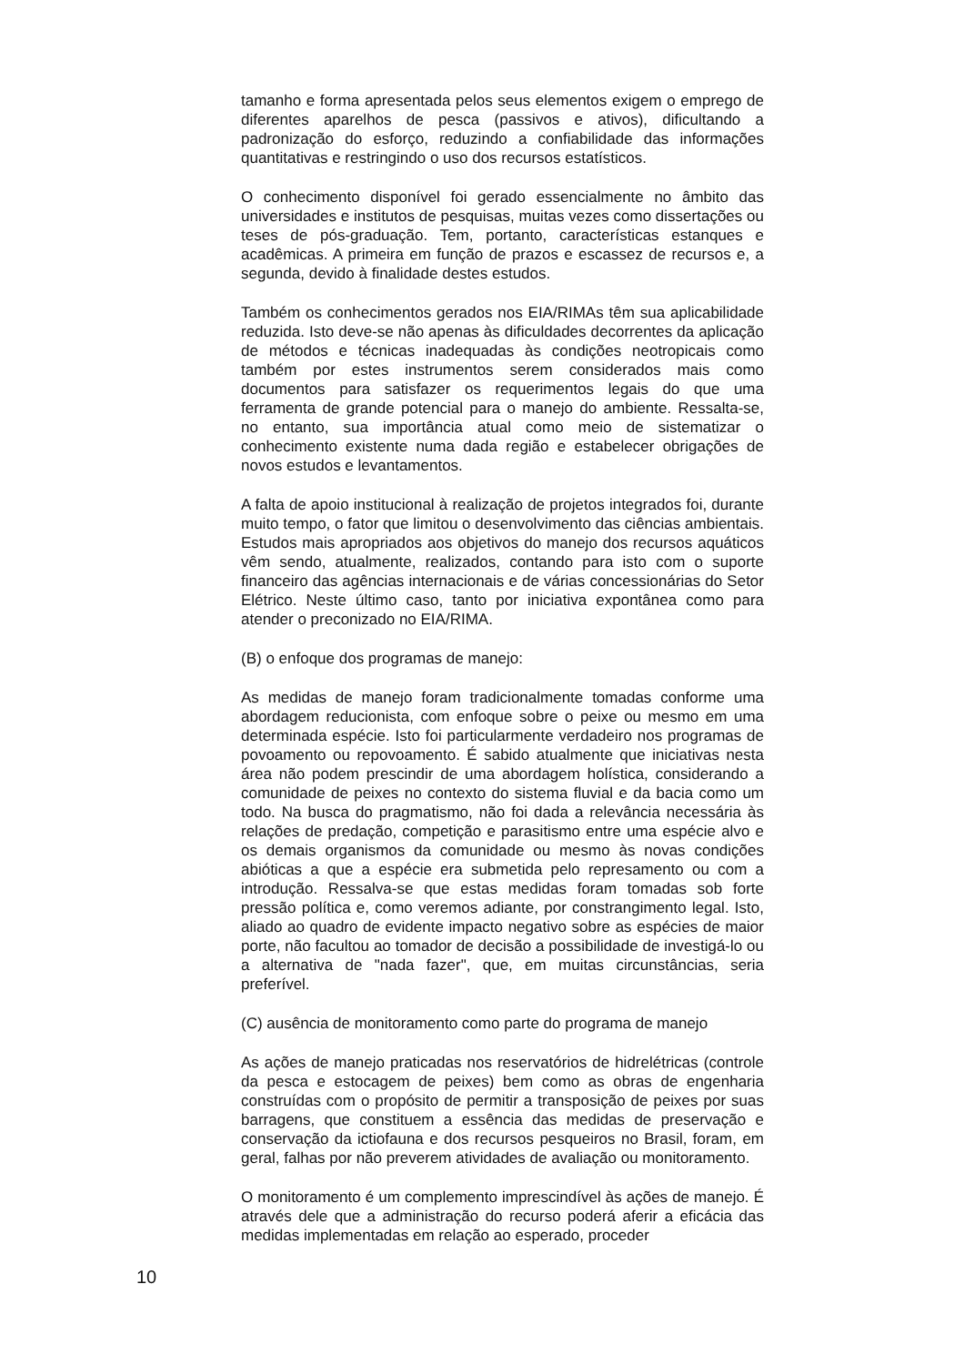tamanho e forma apresentada pelos seus elementos exigem o emprego de diferentes aparelhos de pesca (passivos e ativos), dificultando a padronização do esforço, reduzindo a confiabilidade das informações quantitativas e restringindo o uso dos recursos estatísticos.
O conhecimento disponível foi gerado essencialmente no âmbito das universidades e institutos de pesquisas, muitas vezes como dissertações ou teses de pós-graduação. Tem, portanto, características estanques e acadêmicas. A primeira em função de prazos e escassez de recursos e, a segunda, devido à finalidade destes estudos.
Também os conhecimentos gerados nos EIA/RIMAs têm sua aplicabilidade reduzida. Isto deve-se não apenas às dificuldades decorrentes da aplicação de métodos e técnicas inadequadas às condições neotropicais como também por estes instrumentos serem considerados mais como documentos para satisfazer os requerimentos legais do que uma ferramenta de grande potencial para o manejo do ambiente. Ressalta-se, no entanto, sua importância atual como meio de sistematizar o conhecimento existente numa dada região e estabelecer obrigações de novos estudos e levantamentos.
A falta de apoio institucional à realização de projetos integrados foi, durante muito tempo, o fator que limitou o desenvolvimento das ciências ambientais. Estudos mais apropriados aos objetivos do manejo dos recursos aquáticos vêm sendo, atualmente, realizados, contando para isto com o suporte financeiro das agências internacionais e de várias concessionárias do Setor Elétrico. Neste último caso, tanto por iniciativa expontânea como para atender o preconizado no EIA/RIMA.
(B) o enfoque dos programas de manejo:
As medidas de manejo foram tradicionalmente tomadas conforme uma abordagem reducionista, com enfoque sobre o peixe ou mesmo em uma determinada espécie. Isto foi particularmente verdadeiro nos programas de povoamento ou repovoamento. É sabido atualmente que iniciativas nesta área não podem prescindir de uma abordagem holística, considerando a comunidade de peixes no contexto do sistema fluvial e da bacia como um todo. Na busca do pragmatismo, não foi dada a relevância necessária às relações de predação, competição e parasitismo entre uma espécie alvo e os demais organismos da comunidade ou mesmo às novas condições abióticas a que a espécie era submetida pelo represamento ou com a introdução. Ressalva-se que estas medidas foram tomadas sob forte pressão política e, como veremos adiante, por constrangimento legal. Isto, aliado ao quadro de evidente impacto negativo sobre as espécies de maior porte, não facultou ao tomador de decisão a possibilidade de investigá-lo ou a alternativa de "nada fazer", que, em muitas circunstâncias, seria preferível.
(C) ausência de monitoramento como parte do programa de manejo
As ações de manejo praticadas nos reservatórios de hidrelétricas (controle da pesca e estocagem de peixes) bem como as obras de engenharia construídas com o propósito de permitir a transposição de peixes por suas barragens, que constituem a essência das medidas de preservação e conservação da ictiofauna e dos recursos pesqueiros no Brasil, foram, em geral, falhas por não preverem atividades de avaliação ou monitoramento.
O monitoramento é um complemento imprescindível às ações de manejo. É através dele que a administração do recurso poderá aferir a eficácia das medidas implementadas em relação ao esperado, proceder
10